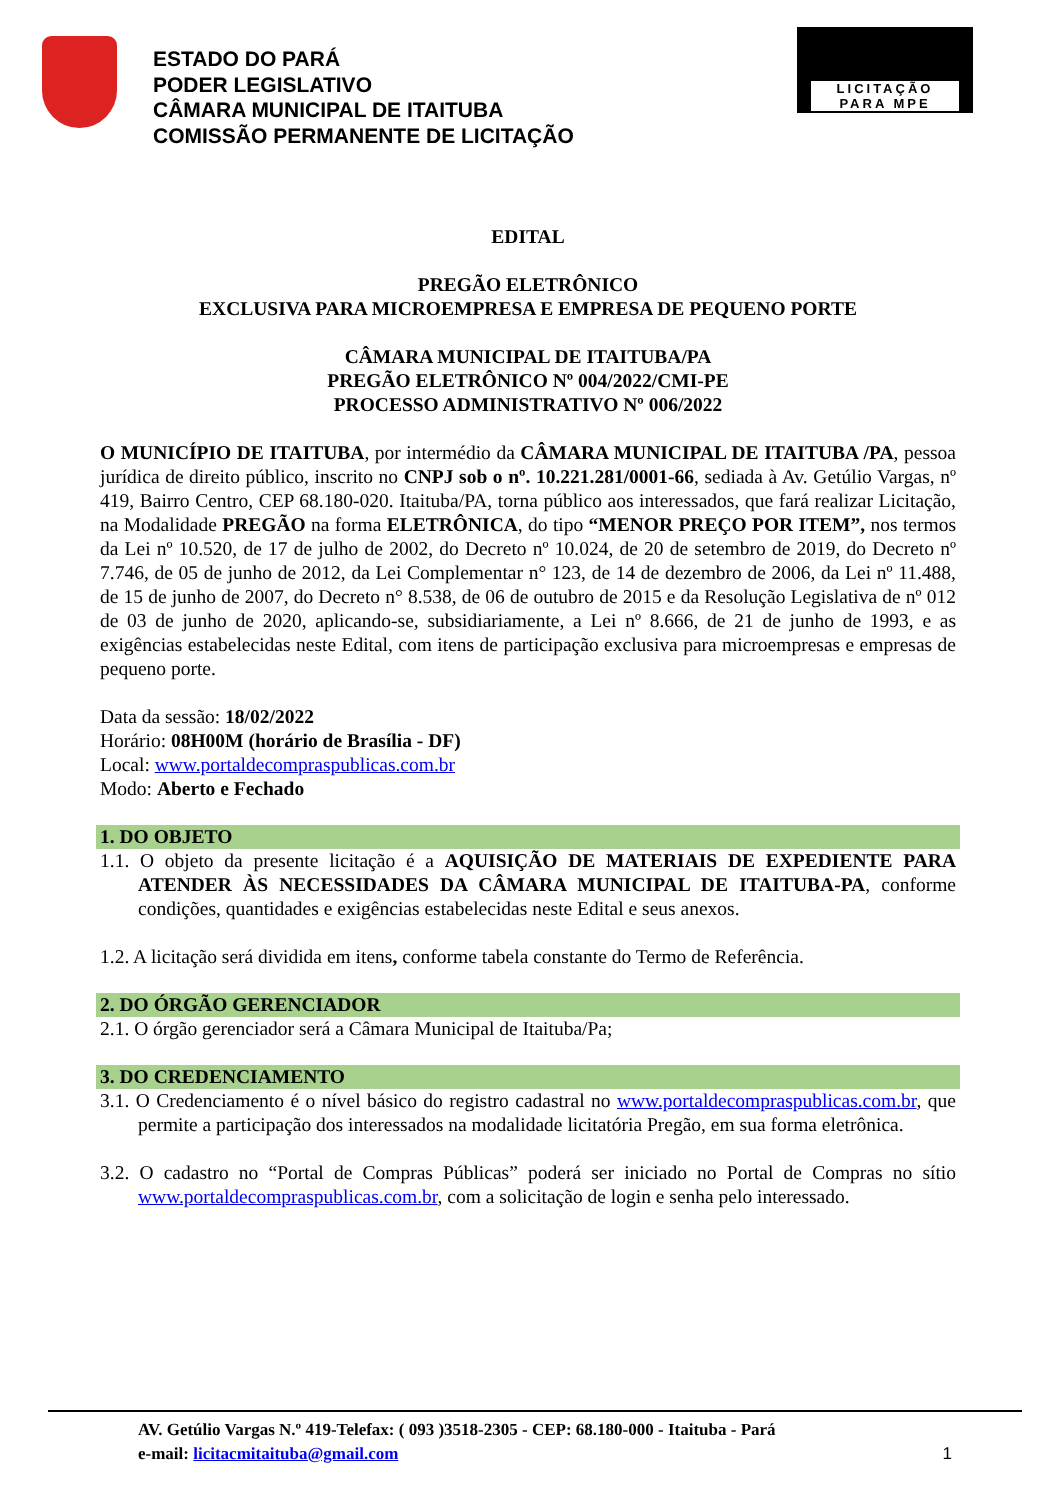ESTADO DO PARÁ
PODER LEGISLATIVO
CÂMARA MUNICIPAL DE ITAITUBA
COMISSÃO PERMANENTE DE LICITAÇÃO
LICITAÇÃO
PARA MPE
EDITAL
PREGÃO ELETRÔNICO
EXCLUSIVA PARA MICROEMPRESA E EMPRESA DE PEQUENO PORTE
CÂMARA MUNICIPAL DE ITAITUBA/PA
PREGÃO ELETRÔNICO Nº 004/2022/CMI-PE
PROCESSO ADMINISTRATIVO Nº 006/2022
O MUNICÍPIO DE ITAITUBA, por intermédio da CÂMARA MUNICIPAL DE ITAITUBA /PA, pessoa jurídica de direito público, inscrito no CNPJ sob o nº. 10.221.281/0001-66, sediada à Av. Getúlio Vargas, nº 419, Bairro Centro, CEP 68.180-020. Itaituba/PA, torna público aos interessados, que fará realizar Licitação, na Modalidade PREGÃO na forma ELETRÔNICA, do tipo “MENOR PREÇO POR ITEM”, nos termos da Lei nº 10.520, de 17 de julho de 2002, do Decreto nº 10.024, de 20 de setembro de 2019, do Decreto nº 7.746, de 05 de junho de 2012, da Lei Complementar n° 123, de 14 de dezembro de 2006, da Lei nº 11.488, de 15 de junho de 2007, do Decreto n° 8.538, de 06 de outubro de 2015 e da Resolução Legislativa de nº 012 de 03 de junho de 2020, aplicando-se, subsidiariamente, a Lei nº 8.666, de 21 de junho de 1993, e as exigências estabelecidas neste Edital, com itens de participação exclusiva para microempresas e empresas de pequeno porte.
Data da sessão: 18/02/2022
Horário: 08H00M (horário de Brasília - DF)
Local: www.portaldecompraspublicas.com.br
Modo: Aberto e Fechado
1. DO OBJETO
1.1. O objeto da presente licitação é a AQUISIÇÃO DE MATERIAIS DE EXPEDIENTE PARA ATENDER ÀS NECESSIDADES DA CÂMARA MUNICIPAL DE ITAITUBA-PA, conforme condições, quantidades e exigências estabelecidas neste Edital e seus anexos.
1.2. A licitação será dividida em itens, conforme tabela constante do Termo de Referência.
2. DO ÓRGÃO GERENCIADOR
2.1. O órgão gerenciador será a Câmara Municipal de Itaituba/Pa;
3. DO CREDENCIAMENTO
3.1. O Credenciamento é o nível básico do registro cadastral no www.portaldecompraspublicas.com.br, que permite a participação dos interessados na modalidade licitatória Pregão, em sua forma eletrônica.
3.2. O cadastro no “Portal de Compras Públicas” poderá ser iniciado no Portal de Compras no sítio www.portaldecompraspublicas.com.br, com a solicitação de login e senha pelo interessado.
AV. Getúlio Vargas N.º 419-Telefax: ( 093 )3518-2305 - CEP: 68.180-000 - Itaituba - Pará
e-mail: licitacmitaituba@gmail.com 1